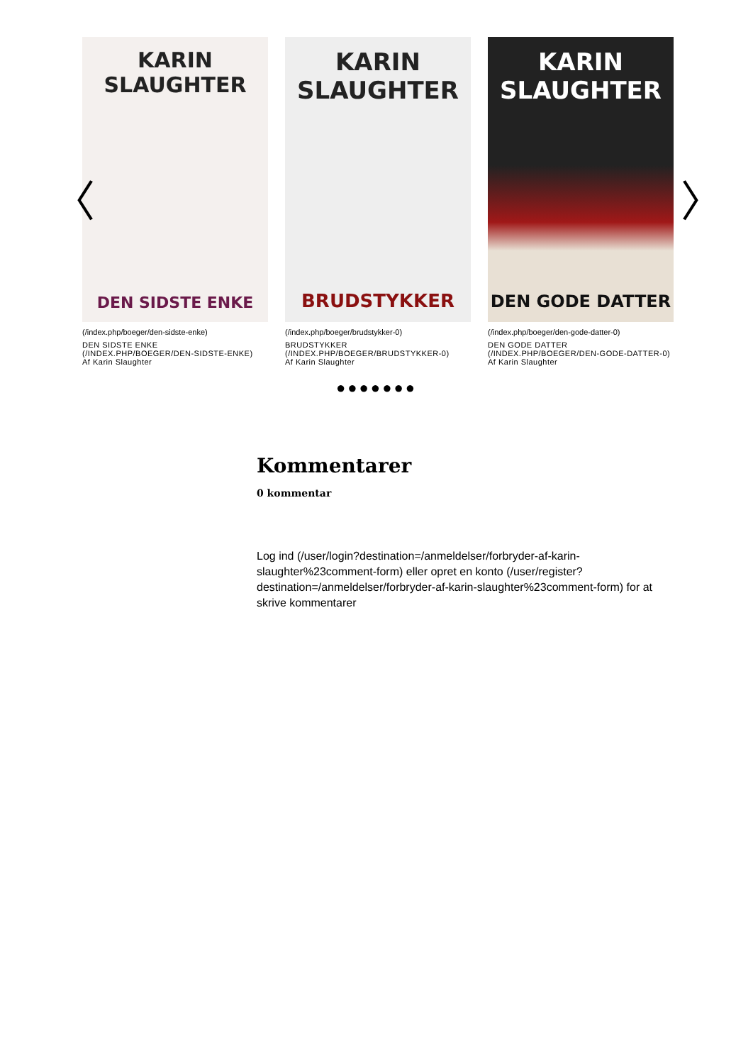KARIN
SLAUGHTER
DEN SIDSTE ENKE
(/index.php/boeger/den-sidste-enke)
DEN SIDSTE ENKE (/INDEX.PHP/BOEGER/DEN-SIDSTE-ENKE)
Af Karin Slaughter
KARIN
SLAUGHTER
BRUDSTYKKER
(/index.php/boeger/brudstykker-0)
BRUDSTYKKER (/INDEX.PHP/BOEGER/BRUDSTYKKER-0)
Af Karin Slaughter
KARIN
SLAUGHTER
DEN GODE DATTER
(/index.php/boeger/den-gode-datter-0)
DEN GODE DATTER (/INDEX.PHP/BOEGER/DEN-GODE-DATTER-0)
Af Karin Slaughter
●●●●●●●
〈 〉
Kommentarer
0 kommentar
Log ind (/user/login?destination=/anmeldelser/forbryder-af-karin-slaughter%23comment-form) eller opret en konto (/user/register?destination=/anmeldelser/forbryder-af-karin-slaughter%23comment-form) for at skrive kommentarer